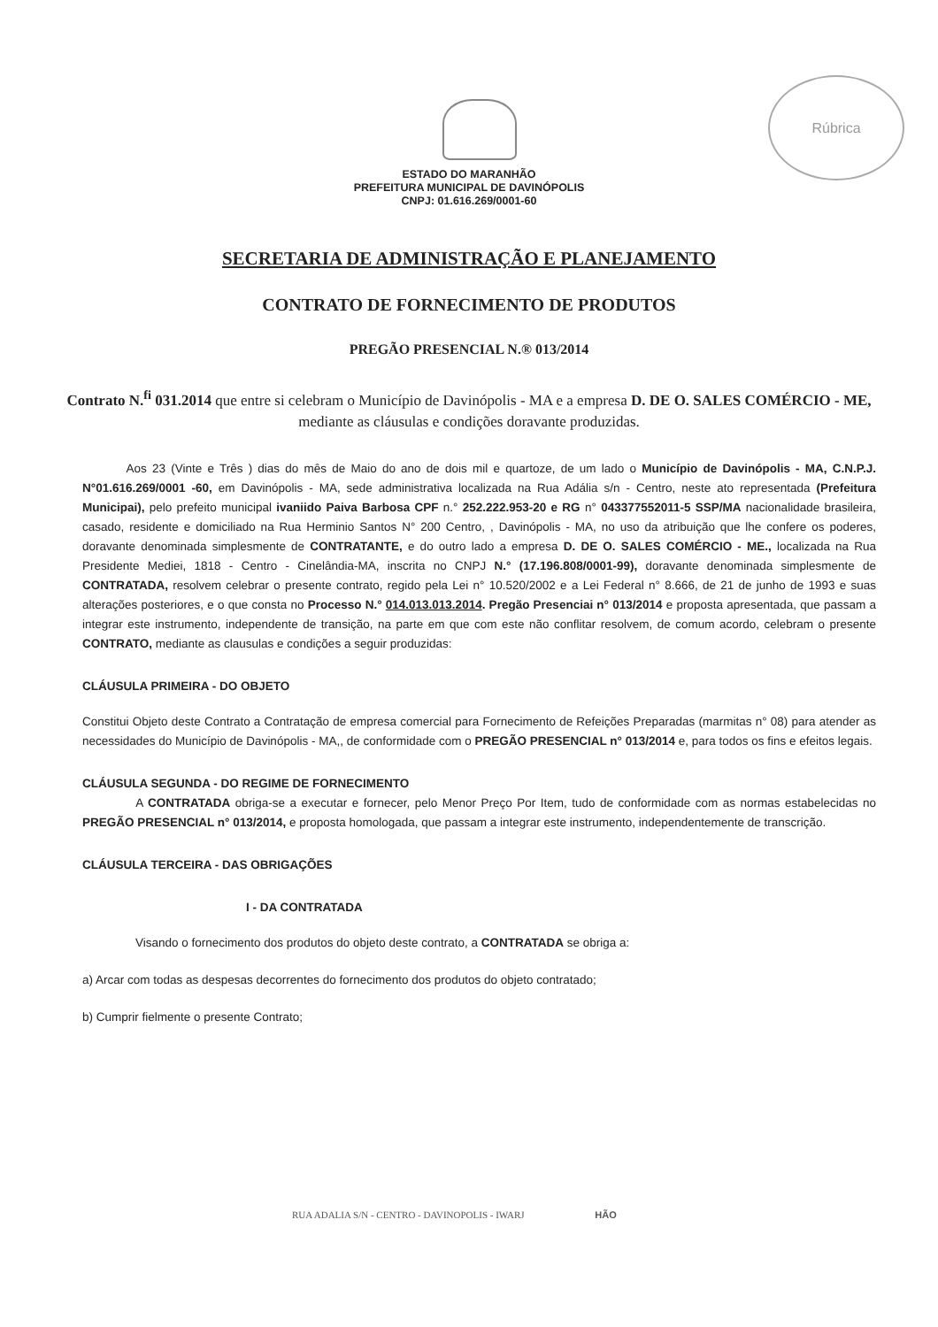Rúbrica
ESTADO DO MARANHÃO
PREFEITURA MUNICIPAL DE DAVINÓPOLIS
CNPJ: 01.616.269/0001-60
SECRETARIA DE ADMINISTRAÇÃO E PLANEJAMENTO
CONTRATO DE FORNECIMENTO DE PRODUTOS
PREGÃO PRESENCIAL N.® 013/2014
Contrato N.<sup>fi</sup> 031.2014 que entre si celebram o Município de Davinópolis - MA e a empresa D. DE O. SALES COMÉRCIO - ME, mediante as cláusulas e condições doravante produzidas.
Aos 23 (Vinte e Três ) dias do mês de Maio do ano de dois mil e quartoze, de um lado o Município de Davinópolis - MA, C.N.P.J. N°01.616.269/0001 -60, em Davinópolis - MA, sede administrativa localizada na Rua Adália s/n - Centro, neste ato representada (Prefeitura Municipai), pelo prefeito municipal ivaniido Paiva Barbosa CPF n.° 252.222.953-20 e RG n° 043377552011-5 SSP/MA nacionalidade brasileira, casado, residente e domiciliado na Rua Herminio Santos N° 200 Centro, , Davinópolis - MA, no uso da atribuição que lhe confere os poderes, doravante denominada simplesmente de CONTRATANTE, e do outro lado a empresa D. DE O. SALES COMÉRCIO - ME., localizada na Rua Presidente Mediei, 1818 - Centro - Cinelândia-MA, inscrita no CNPJ N.° (17.196.808/0001-99), doravante denominada simplesmente de CONTRATADA, resolvem celebrar o presente contrato, regido pela Lei n° 10.520/2002 e a Lei Federal n° 8.666, de 21 de junho de 1993 e suas alterações posteriores, e o que consta no Processo N.° 014.013.013.2014. Pregão Presenciai n° 013/2014 e proposta apresentada, que passam a integrar este instrumento, independente de transição, na parte em que com este não conflitar resolvem, de comum acordo, celebram o presente CONTRATO, mediante as clausulas e condições a seguir produzidas:
CLÁUSULA PRIMEIRA - DO OBJETO
Constitui Objeto deste Contrato a Contratação de empresa comercial para Fornecimento de Refeições Preparadas (marmitas n° 08) para atender as necessidades do Município de Davinópolis - MA,, de conformidade com o PREGÃO PRESENCIAL n° 013/2014 e, para todos os fins e efeitos legais.
CLÁUSULA SEGUNDA - DO REGIME DE FORNECIMENTO
A CONTRATADA obriga-se a executar e fornecer, pelo Menor Preço Por Item, tudo de conformidade com as normas estabelecidas no PREGÃO PRESENCIAL n° 013/2014, e proposta homologada, que passam a integrar este instrumento, independentemente de transcrição.
CLÁUSULA TERCEIRA - DAS OBRIGAÇÕES
I - DA CONTRATADA
Visando o fornecimento dos produtos do objeto deste contrato, a CONTRATADA se obriga a:
a) Arcar com todas as despesas decorrentes do fornecimento dos produtos do objeto contratado;
b) Cumprir fielmente o presente Contrato;
RUA ADALIA S/N - CENTRO - DAVINOPOLIS - IWARJ HÃO